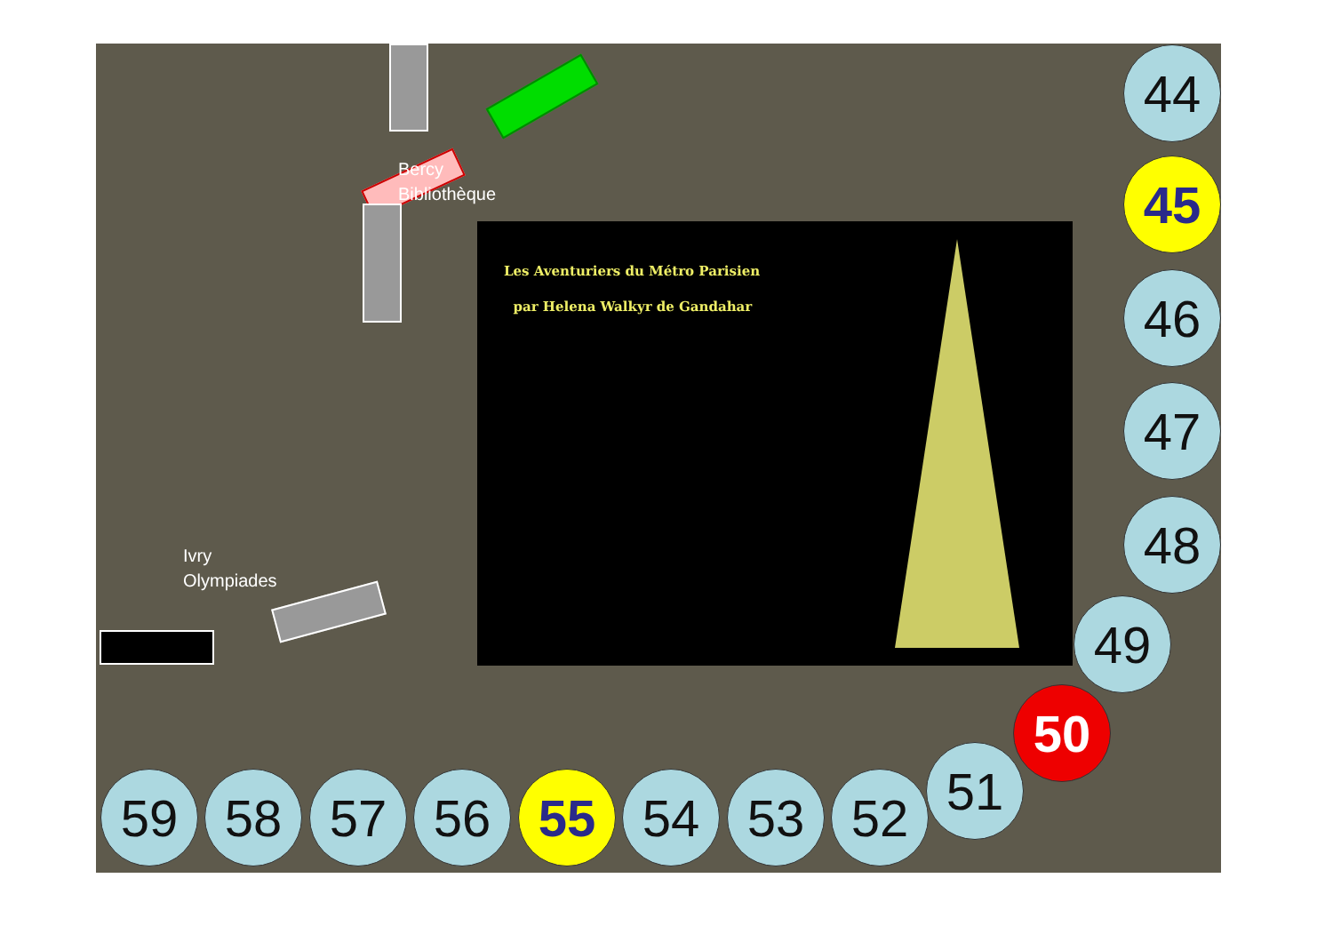Bercy
Bibliothèque
Ivry
Olympiades
Les Aventuriers du Métro Parisien
par Helena Walkyr de Gandahar
44
45
46
47
48
49
50
51
52
53
54
55
56
57
58
59